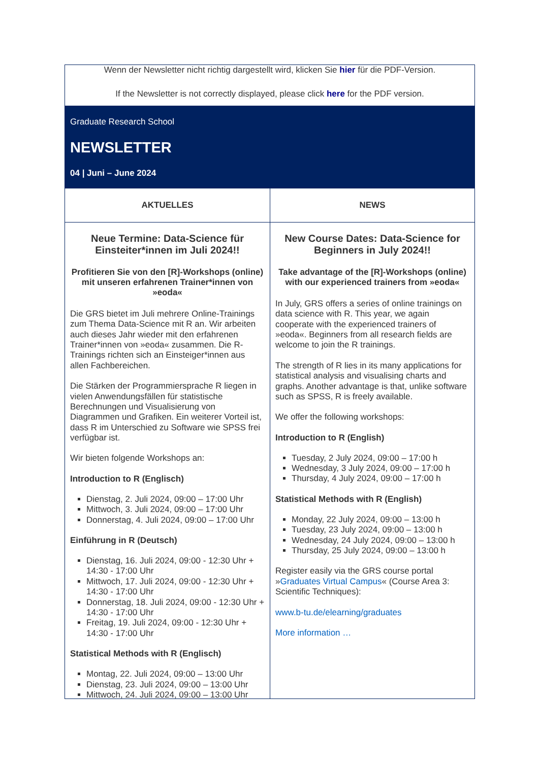Wenn der Newsletter nicht richtig dargestellt wird, klicken Sie hier für die PDF-Version.
If the Newsletter is not correctly displayed, please click here for the PDF version.
Graduate Research School
NEWSLETTER
04 | Juni – June 2024
AKTUELLES
Neue Termine: Data-Science für Einsteiter*innen im Juli 2024!!
Profitieren Sie von den [R]-Workshops (online) mit unseren erfahrenen Trainer*innen von »eoda«
Die GRS bietet im Juli mehrere Online-Trainings zum Thema Data-Science mit R an. Wir arbeiten auch dieses Jahr wieder mit den erfahrenen Trainer*innen von »eoda« zusammen. Die R-Trainings richten sich an Einsteiger*innen aus allen Fachbereichen.
Die Stärken der Programmiersprache R liegen in vielen Anwendungsfällen für statistische Berechnungen und Visualisierung von Diagrammen und Grafiken. Ein weiterer Vorteil ist, dass R im Unterschied zu Software wie SPSS frei verfügbar ist.
Wir bieten folgende Workshops an:
Introduction to R (Englisch)
Dienstag, 2. Juli 2024, 09:00 – 17:00 Uhr
Mittwoch, 3. Juli 2024, 09:00 – 17:00 Uhr
Donnerstag, 4. Juli 2024, 09:00 – 17:00 Uhr
Einführung in R (Deutsch)
Dienstag, 16. Juli 2024, 09:00 - 12:30 Uhr + 14:30 - 17:00 Uhr
Mittwoch, 17. Juli 2024, 09:00 - 12:30 Uhr + 14:30 - 17:00 Uhr
Donnerstag, 18. Juli 2024, 09:00 - 12:30 Uhr + 14:30 - 17:00 Uhr
Freitag, 19. Juli 2024, 09:00 - 12:30 Uhr + 14:30 - 17:00 Uhr
Statistical Methods with R (Englisch)
Montag, 22. Juli 2024, 09:00 – 13:00 Uhr
Dienstag, 23. Juli 2024, 09:00 – 13:00 Uhr
Mittwoch, 24. Juli 2024, 09:00 – 13:00 Uhr
NEWS
New Course Dates: Data-Science for Beginners in July 2024!!
Take advantage of the [R]-Workshops (online) with our experienced trainers from »eoda«
In July, GRS offers a series of online trainings on data science with R. This year, we again cooperate with the experienced trainers of »eoda«. Beginners from all research fields are welcome to join the R trainings.
The strength of R lies in its many applications for statistical analysis and visualising charts and graphs. Another advantage is that, unlike software such as SPSS, R is freely available.
We offer the following workshops:
Introduction to R (English)
Tuesday, 2 July 2024, 09:00 – 17:00 h
Wednesday, 3 July 2024, 09:00 – 17:00 h
Thursday, 4 July 2024, 09:00 – 17:00 h
Statistical Methods with R (English)
Monday, 22 July 2024, 09:00 – 13:00 h
Tuesday, 23 July 2024, 09:00 – 13:00 h
Wednesday, 24 July 2024, 09:00 – 13:00 h
Thursday, 25 July 2024, 09:00 – 13:00 h
Register easily via the GRS course portal »Graduates Virtual Campus« (Course Area 3: Scientific Techniques):
www.b-tu.de/elearning/graduates
More information …